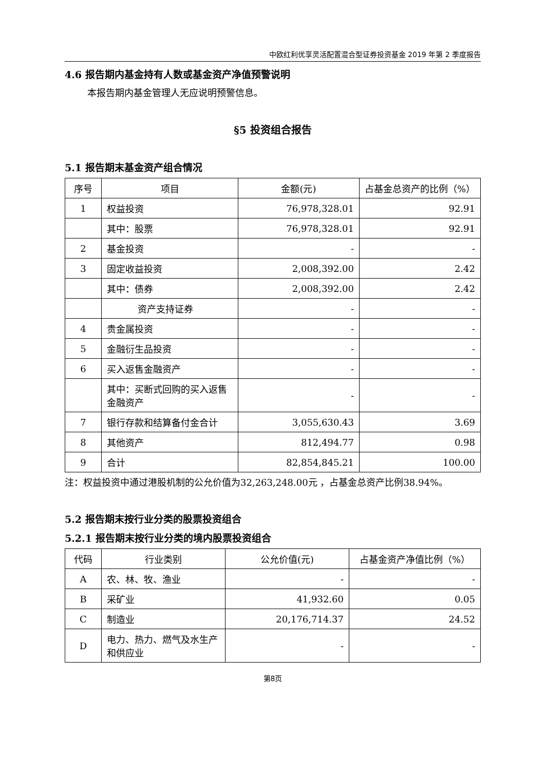中欧红利优享灵活配置混合型证券投资基金 2019 年第 2 季度报告
4.6 报告期内基金持有人数或基金资产净值预警说明
本报告期内基金管理人无应说明预警信息。
§5 投资组合报告
5.1 报告期末基金资产组合情况
| 序号 | 项目 | 金额(元) | 占基金总资产的比例（%） |
| --- | --- | --- | --- |
| 1 | 权益投资 | 76,978,328.01 | 92.91 |
| | 其中：股票 | 76,978,328.01 | 92.91 |
| 2 | 基金投资 | - | - |
| 3 | 固定收益投资 | 2,008,392.00 | 2.42 |
| | 其中：债券 | 2,008,392.00 | 2.42 |
| | 资产支持证券 | - | - |
| 4 | 贵金属投资 | - | - |
| 5 | 金融衍生品投资 | - | - |
| 6 | 买入返售金融资产 | - | - |
| | 其中：买断式回购的买入返售金融资产 | - | - |
| 7 | 银行存款和结算备付金合计 | 3,055,630.43 | 3.69 |
| 8 | 其他资产 | 812,494.77 | 0.98 |
| 9 | 合计 | 82,854,845.21 | 100.00 |
注：权益投资中通过港股机制的公允价值为32,263,248.00元 ，占基金总资产比例38.94%。
5.2 报告期末按行业分类的股票投资组合
5.2.1 报告期末按行业分类的境内股票投资组合
| 代码 | 行业类别 | 公允价值(元) | 占基金资产净值比例（%） |
| --- | --- | --- | --- |
| A | 农、林、牧、渔业 | - | - |
| B | 采矿业 | 41,932.60 | 0.05 |
| C | 制造业 | 20,176,714.37 | 24.52 |
| D | 电力、热力、燃气及水生产和供应业 | - | - |
第8页